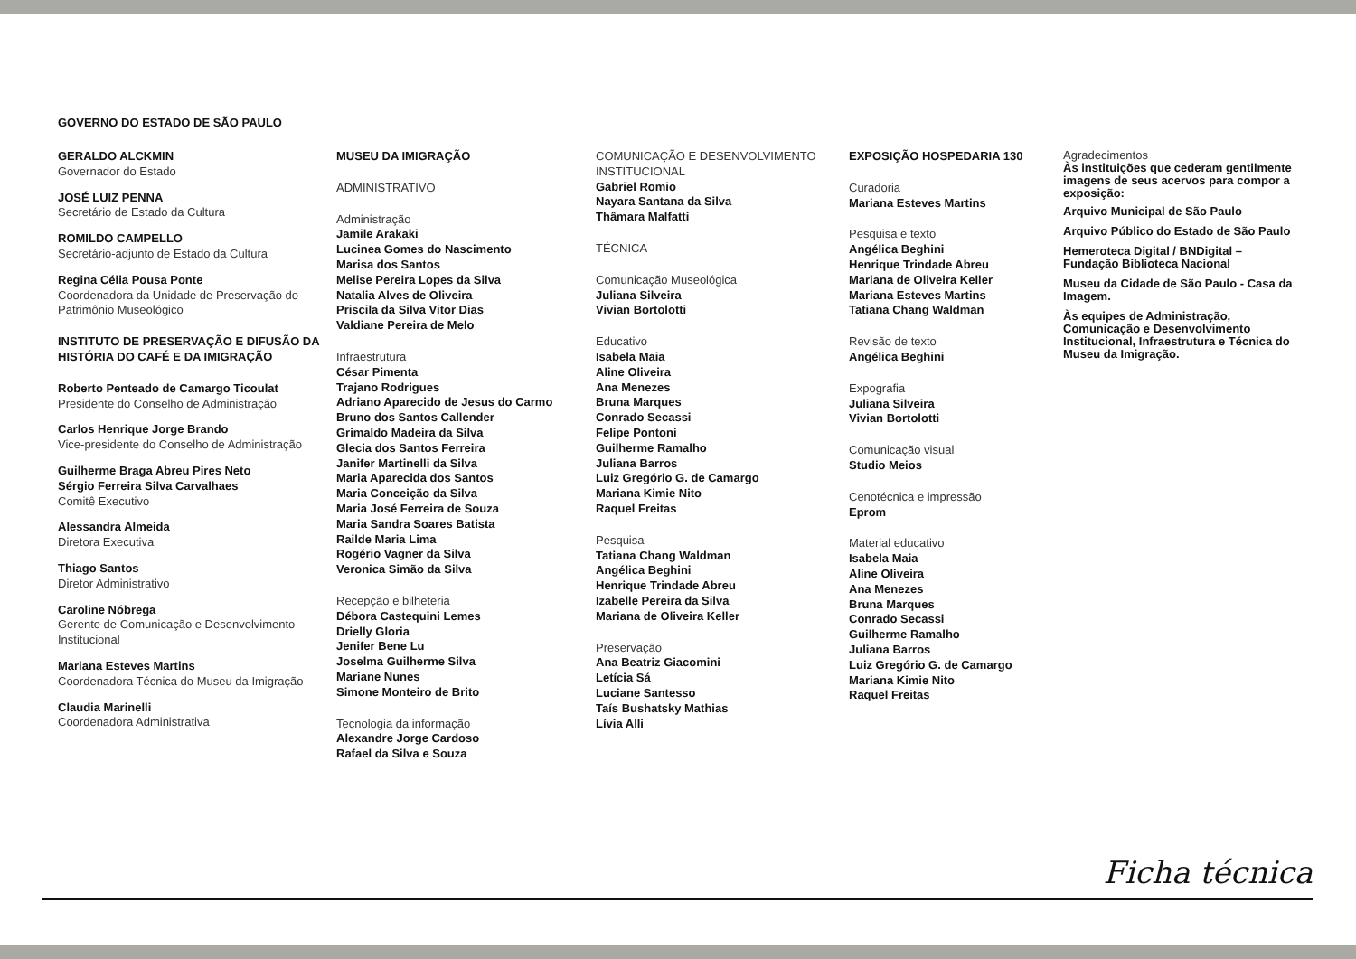GOVERNO DO ESTADO DE SÃO PAULO
GERALDO ALCKMIN
Governador do Estado
JOSÉ LUIZ PENNA
Secretário de Estado da Cultura
ROMILDO CAMPELLO
Secretário-adjunto de Estado da Cultura
Regina Célia Pousa Ponte
Coordenadora da Unidade de Preservação do Patrimônio Museológico
INSTITUTO DE PRESERVAÇÃO E DIFUSÃO DA HISTÓRIA DO CAFÉ E DA IMIGRAÇÃO
Roberto Penteado de Camargo Ticoulat
Presidente do Conselho de Administração
Carlos Henrique Jorge Brando
Vice-presidente do Conselho de Administração
Guilherme Braga Abreu Pires Neto
Sérgio Ferreira Silva Carvalhaes
Comitê Executivo
Alessandra Almeida
Diretora Executiva
Thiago Santos
Diretor Administrativo
Caroline Nóbrega
Gerente de Comunicação e Desenvolvimento Institucional
Mariana Esteves Martins
Coordenadora Técnica do Museu da Imigração
Claudia Marinelli
Coordenadora Administrativa
MUSEU DA IMIGRAÇÃO
ADMINISTRATIVO
Administração
Jamile Arakaki
Lucinea Gomes do Nascimento
Marisa dos Santos
Melise Pereira Lopes da Silva
Natalia Alves de Oliveira
Priscila da Silva Vitor Dias
Valdiane Pereira de Melo
Infraestrutura
César Pimenta
Trajano Rodrigues
Adriano Aparecido de Jesus do Carmo
Bruno dos Santos Callender
Grimaldo Madeira da Silva
Glecia dos Santos Ferreira
Janifer Martinelli da Silva
Maria Aparecida dos Santos
Maria Conceição da Silva
Maria José Ferreira de Souza
Maria Sandra Soares Batista
Railde Maria Lima
Rogério Vagner da Silva
Veronica Simão da Silva
Recepção e bilheteria
Débora Castequini Lemes
Drielly Gloria
Jenifer Bene Lu
Joselma Guilherme Silva
Mariane Nunes
Simone Monteiro de Brito
Tecnologia da informação
Alexandre Jorge Cardoso
Rafael da Silva e Souza
COMUNICAÇÃO E DESENVOLVIMENTO INSTITUCIONAL
Gabriel Romio
Nayara Santana da Silva
Thâmara Malfatti
TÉCNICA
Comunicação Museológica
Juliana Silveira
Vivian Bortolotti
Educativo
Isabela Maia
Aline Oliveira
Ana Menezes
Bruna Marques
Conrado Secassi
Felipe Pontoni
Guilherme Ramalho
Juliana Barros
Luiz Gregório G. de Camargo
Mariana Kimie Nito
Raquel Freitas
Pesquisa
Tatiana Chang Waldman
Angélica Beghini
Henrique Trindade Abreu
Izabelle Pereira da Silva
Mariana de Oliveira Keller
Preservação
Ana Beatriz Giacomini
Letícia Sá
Luciane Santesso
Taís Bushatsky Mathias
Lívia Alli
EXPOSIÇÃO HOSPEDARIA 130
Curadoria
Mariana Esteves Martins
Pesquisa e texto
Angélica Beghini
Henrique Trindade Abreu
Mariana de Oliveira Keller
Mariana Esteves Martins
Tatiana Chang Waldman
Revisão de texto
Angélica Beghini
Expografia
Juliana Silveira
Vivian Bortolotti
Comunicação visual
Studio Meios
Cenotécnica e impressão
Eprom
Material educativo
Isabela Maia
Aline Oliveira
Ana Menezes
Bruna Marques
Conrado Secassi
Guilherme Ramalho
Juliana Barros
Luiz Gregório G. de Camargo
Mariana Kimie Nito
Raquel Freitas
Agradecimentos
Às instituições que cederam gentilmente imagens de seus acervos para compor a exposição:
Arquivo Municipal de São Paulo
Arquivo Público do Estado de São Paulo
Hemeroteca Digital / BNDigital – Fundação Biblioteca Nacional
Museu da Cidade de São Paulo - Casa da Imagem.
Às equipes de Administração, Comunicação e Desenvolvimento Institucional, Infraestrutura e Técnica do Museu da Imigração.
Ficha técnica